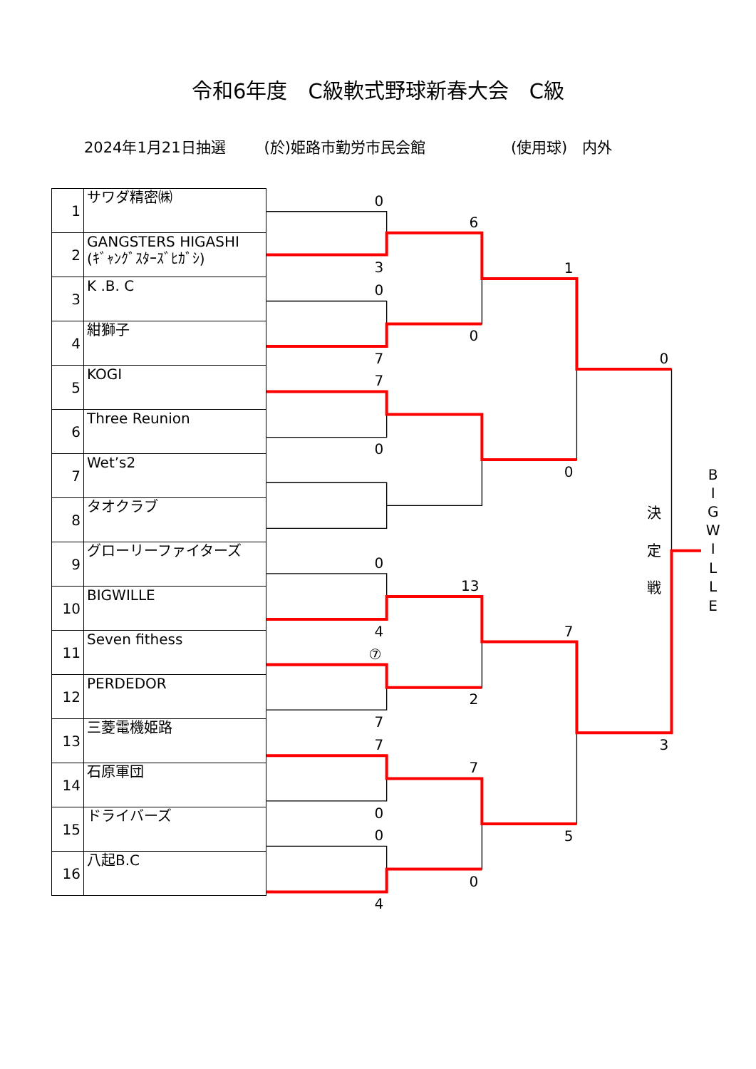令和6年度　C級軟式野球新春大会　C級
2024年1月21日抽選 (於)姫路市勤労市民会館 (使用球)　内外
| 1 | サワダ精密㈱ |
| 2 | GANGSTERS HIGASHI (ｷﾞｬﾝｸﾞｽﾀｰｽﾞﾋｶﾞｼ) |
| 3 | K .B. C |
| 4 | 紺獅子 |
| 5 | KOGI |
| 6 | Three Reunion |
| 7 | Wet’s2 |
| 8 | タオクラブ |
| 9 | グローリーファイターズ |
| 10 | BIGWILLE |
| 11 | Seven fithess |
| 12 | PERDEDOR |
| 13 | 三菱電機姫路 |
| 14 | 石原軍団 |
| 15 | ドライバーズ |
| 16 | 八起B.C |
0
3
0
7
7
0
0
4
⑦
7
7
0
0
4
6
0
13
2
7
0
1
0
7
5
0
3
決
定
戦
B
I
G
W
I
L
L
E